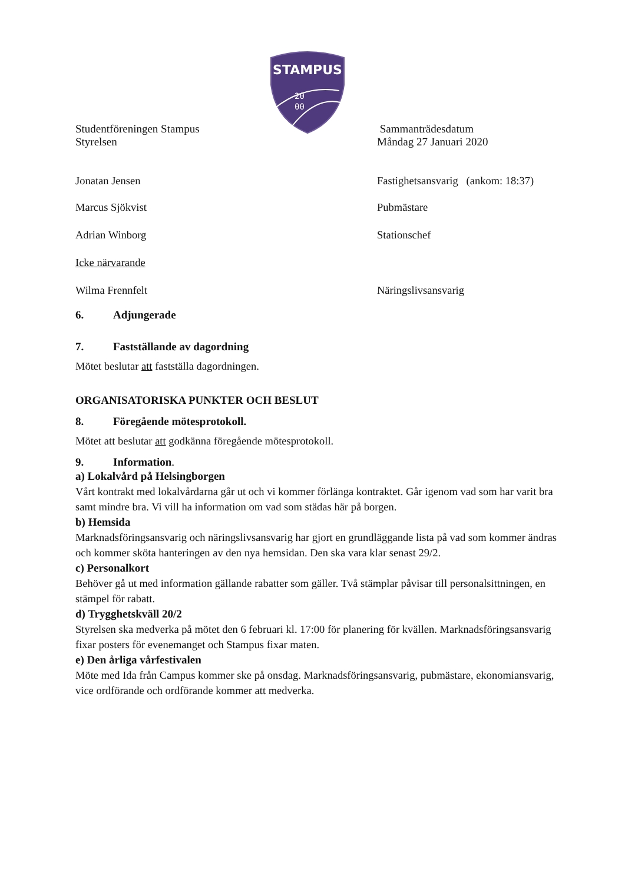STAMPUS
20
00
Studentföreningen Stampus
Styrelsen
Sammanträdesdatum
Måndag 27 Januari 2020
Jonatan Jensen Fastighetsansvarig (ankom: 18:37)
Marcus Sjökvist Pubmästare
Adrian Winborg Stationschef
Icke närvarande
Wilma Frennfelt Näringslivsansvarig
6. Adjungerade
7. Fastställande av dagordning
Mötet beslutar att fastställa dagordningen.
ORGANISATORISKA PUNKTER OCH BESLUT
8. Föregående mötesprotokoll.
Mötet att beslutar att godkänna föregående mötesprotokoll.
9. Information.
a) Lokalvård på Helsingborgen
Vårt kontrakt med lokalvårdarna går ut och vi kommer förlänga kontraktet. Går igenom vad som har varit bra samt mindre bra. Vi vill ha information om vad som städas här på borgen.
b) Hemsida
Marknadsföringsansvarig och näringslivsansvarig har gjort en grundläggande lista på vad som kommer ändras och kommer sköta hanteringen av den nya hemsidan. Den ska vara klar senast 29/2.
c) Personalkort
Behöver gå ut med information gällande rabatter som gäller. Två stämplar påvisar till personalsittningen, en stämpel för rabatt.
d) Trygghetskväll 20/2
Styrelsen ska medverka på mötet den 6 februari kl. 17:00 för planering för kvällen. Marknadsföringsansvarig fixar posters för evenemanget och Stampus fixar maten.
e) Den årliga vårfestivalen
Möte med Ida från Campus kommer ske på onsdag. Marknadsföringsansvarig, pubmästare, ekonomiansvarig, vice ordförande och ordförande kommer att medverka.